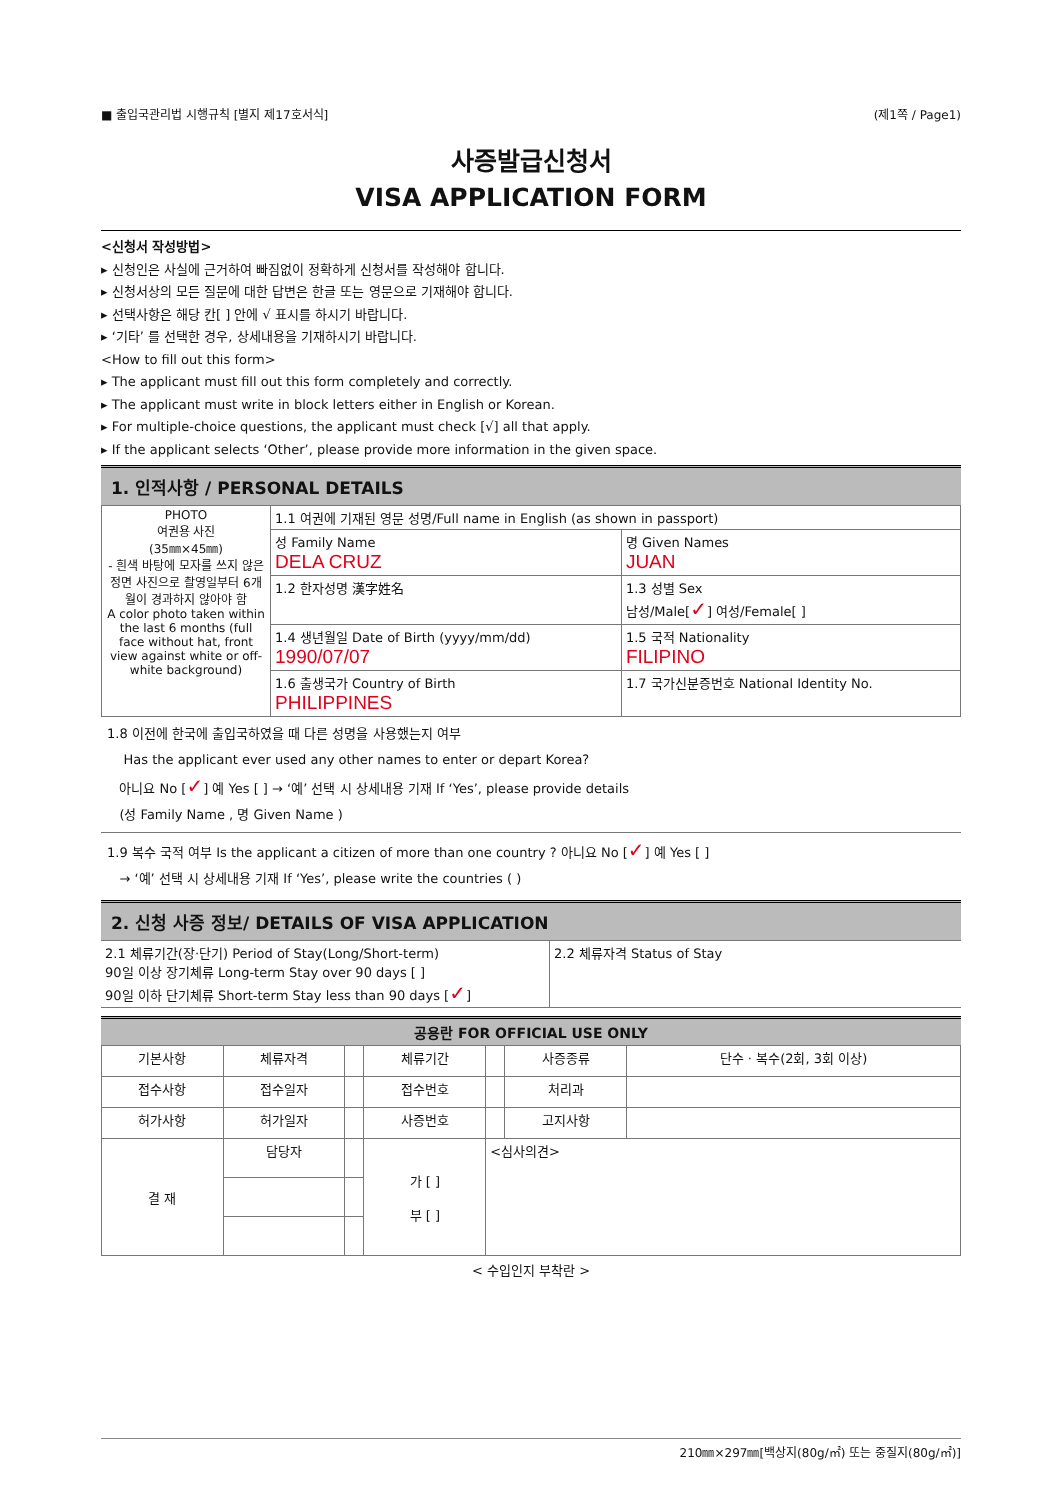■ 출입국관리법 시행규칙 [별지 제17호서식] (제1쪽 / Page1)
사증발급신청서
VISA APPLICATION FORM
<신청서 작성방법>
▸ 신청인은 사실에 근거하여 빠짐없이 정확하게 신청서를 작성해야 합니다.
▸ 신청서상의 모든 질문에 대한 답변은 한글 또는 영문으로 기재해야 합니다.
▸ 선택사항은 해당 칸[ ] 안에 √ 표시를 하시기 바랍니다.
▸ ‘기타’ 를 선택한 경우, 상세내용을 기재하시기 바랍니다.
<How to fill out this form>
▸ The applicant must fill out this form completely and correctly.
▸ The applicant must write in block letters either in English or Korean.
▸ For multiple-choice questions, the applicant must check [√] all that apply.
▸ If the applicant selects ‘Other’, please provide more information in the given space.
1. 인적사항 / PERSONAL DETAILS
| PHOTO 여권용 사진 (35㎜×45㎜) - 흰색 바탕에 모자를 쓰지 않은 정면 사진으로 촬영일부터 6개월이 경과하지 않아야 함 A color photo taken within the last 6 months (full face without hat, front view against white or off-white background) | 1.1 여권에 기재된 영문 성명/Full name in English (as shown in passport) | |
| | 성 Family Name DELA CRUZ | 명 Given Names JUAN |
| | 1.2 한자성명 漢字姓名 | 1.3 성별 Sex 남성/Male[ ✓ ] 여성/Female[ ] |
| | 1.4 생년월일 Date of Birth (yyyy/mm/dd) 1990/07/07 | 1.5 국적 Nationality FILIPINO |
| | 1.6 출생국가 Country of Birth PHILIPPINES | 1.7 국가신분증번호 National Identity No. |
1.8 이전에 한국에 출입국하였을 때 다른 성명을 사용했는지 여부
Has the applicant ever used any other names to enter or depart Korea?
아니요 No [✓] 예 Yes [ ] → ‘예’ 선택 시 상세내용 기재 If ‘Yes’, please provide details
(성 Family Name , 명 Given Name )
1.9 복수 국적 여부 Is the applicant a citizen of more than one country ? 아니요 No [✓] 예 Yes [ ]
→ ‘예’ 선택 시 상세내용 기재 If ‘Yes’, please write the countries ( )
2. 신청 사증 정보/ DETAILS OF VISA APPLICATION
| 2.1 체류기간(장·단기) Period of Stay(Long/Short-term) 90일 이상 장기체류 Long-term Stay over 90 days [ ] 90일 이하 단기체류 Short-term Stay less than 90 days [ ✓ ] | 2.2 체류자격 Status of Stay |
공용란 FOR OFFICIAL USE ONLY
| 기본사항 | 체류자격 | | 체류기간 | | 사증종류 | 단수 · 복수(2회, 3회 이상) |
| 접수사항 | 접수일자 | | 접수번호 | | 처리과 | |
| 허가사항 | 허가일자 | | 사증번호 | | 고지사항 | |
| 결 재 | 담당자 | | 가 [ ] 부 [ ] | <심사의견> | | |
< 수입인지 부착란 >
210㎜×297㎜[백상지(80g/㎡) 또는 중질지(80g/㎡)]